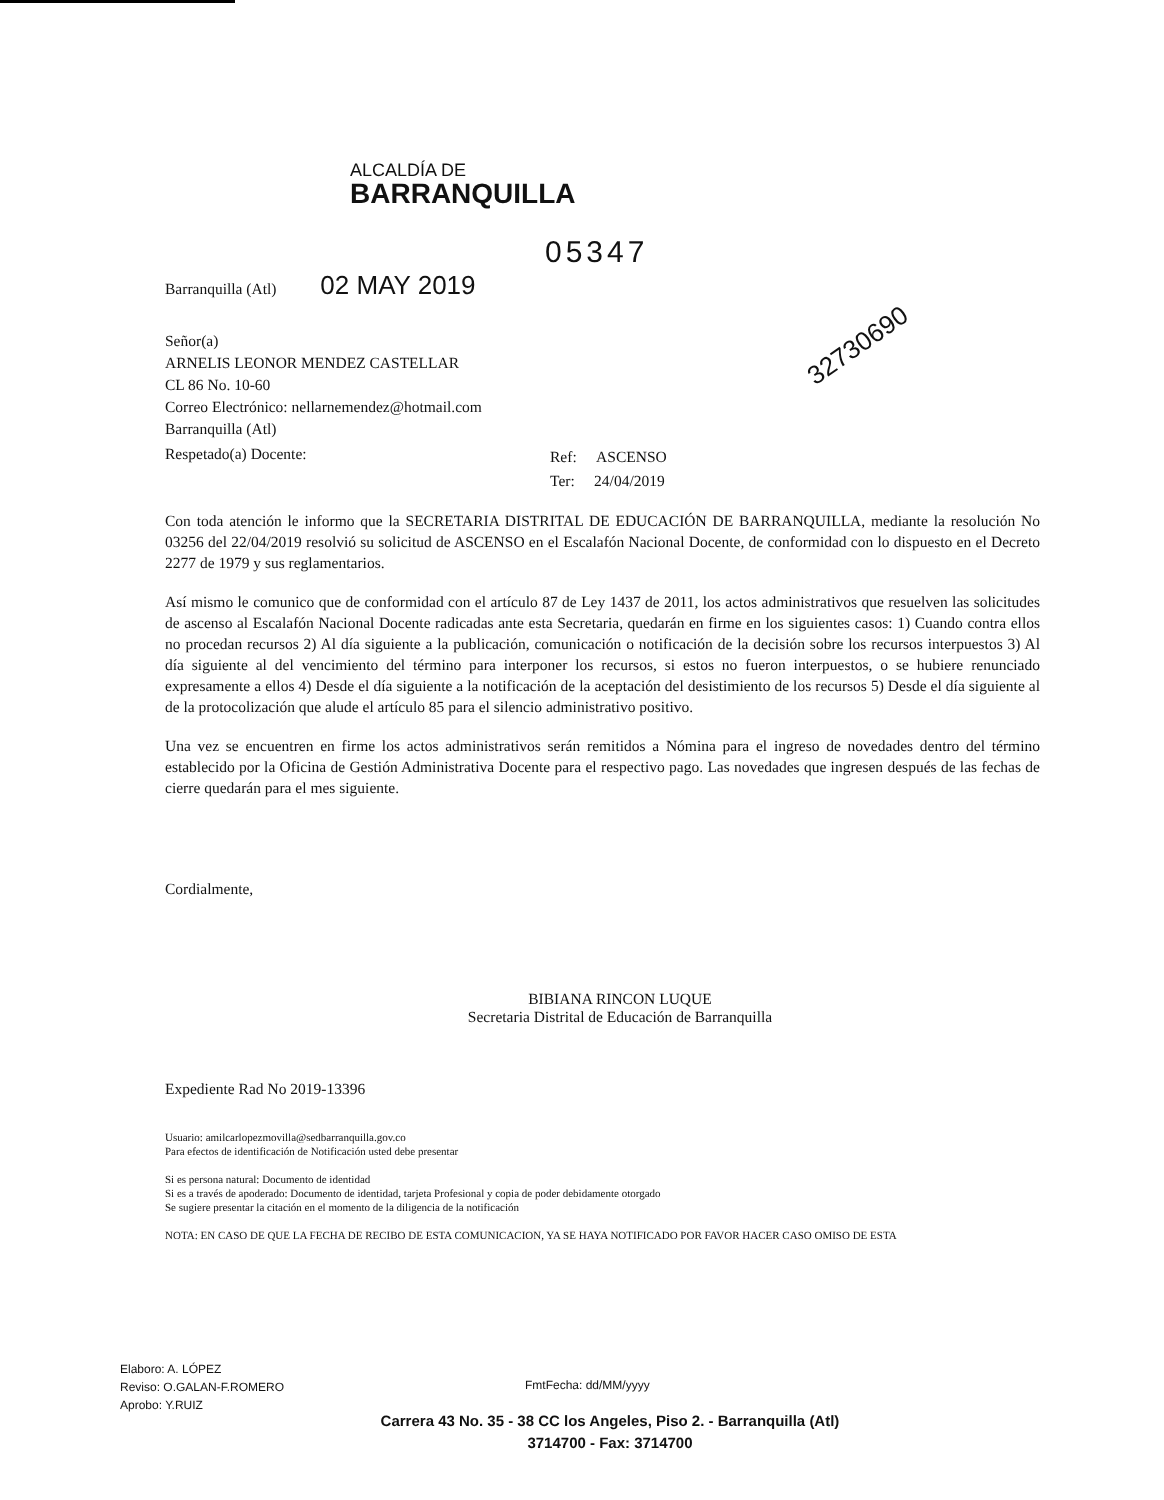ALCALDÍA DE
BARRANQUILLA
05347
Barranquilla (Atl) 02 MAY 2019
32730690
Señor(a)
ARNELIS LEONOR MENDEZ CASTELLAR
CL 86 No. 10-60
Correo Electrónico: nellarnemendez@hotmail.com
Barranquilla (Atl)
Respetado(a) Docente:
Ref: ASCENSO
Ter: 24/04/2019
Con toda atención le informo que la SECRETARIA DISTRITAL DE EDUCACIÓN DE BARRANQUILLA, mediante la resolución No 03256 del 22/04/2019 resolvió su solicitud de ASCENSO en el Escalafón Nacional Docente, de conformidad con lo dispuesto en el Decreto 2277 de 1979 y sus reglamentarios.
Así mismo le comunico que de conformidad con el artículo 87 de Ley 1437 de 2011, los actos administrativos que resuelven las solicitudes de ascenso al Escalafón Nacional Docente radicadas ante esta Secretaria, quedarán en firme en los siguientes casos: 1) Cuando contra ellos no procedan recursos 2) Al día siguiente a la publicación, comunicación o notificación de la decisión sobre los recursos interpuestos 3) Al día siguiente al del vencimiento del término para interponer los recursos, si estos no fueron interpuestos, o se hubiere renunciado expresamente a ellos 4) Desde el día siguiente a la notificación de la aceptación del desistimiento de los recursos 5) Desde el día siguiente al de la protocolización que alude el artículo 85 para el silencio administrativo positivo.
Una vez se encuentren en firme los actos administrativos serán remitidos a Nómina para el ingreso de novedades dentro del término establecido por la Oficina de Gestión Administrativa Docente para el respectivo pago. Las novedades que ingresen después de las fechas de cierre quedarán para el mes siguiente.
Cordialmente,
BIBIANA RINCON LUQUE
Secretaria Distrital de Educación de Barranquilla
Expediente Rad No 2019-13396
Usuario: amilcarlopezmovilla@sedbarranquilla.gov.co
Para efectos de identificación de Notificación usted debe presentar
Si es persona natural: Documento de identidad
Si es a través de apoderado: Documento de identidad, tarjeta Profesional y copia de poder debidamente otorgado
Se sugiere presentar la citación en el momento de la diligencia de la notificación
NOTA: EN CASO DE QUE LA FECHA DE RECIBO DE ESTA COMUNICACION, YA SE HAYA NOTIFICADO POR FAVOR HACER CASO OMISO DE ESTA
Elaboro: A. LÓPEZ
Reviso: O.GALAN-F.ROMERO
Aprobo: Y.RUIZ
FmtFecha: dd/MM/yyyy
Carrera 43 No. 35 - 38 CC los Angeles, Piso 2. - Barranquilla (Atl)
3714700 - Fax: 3714700